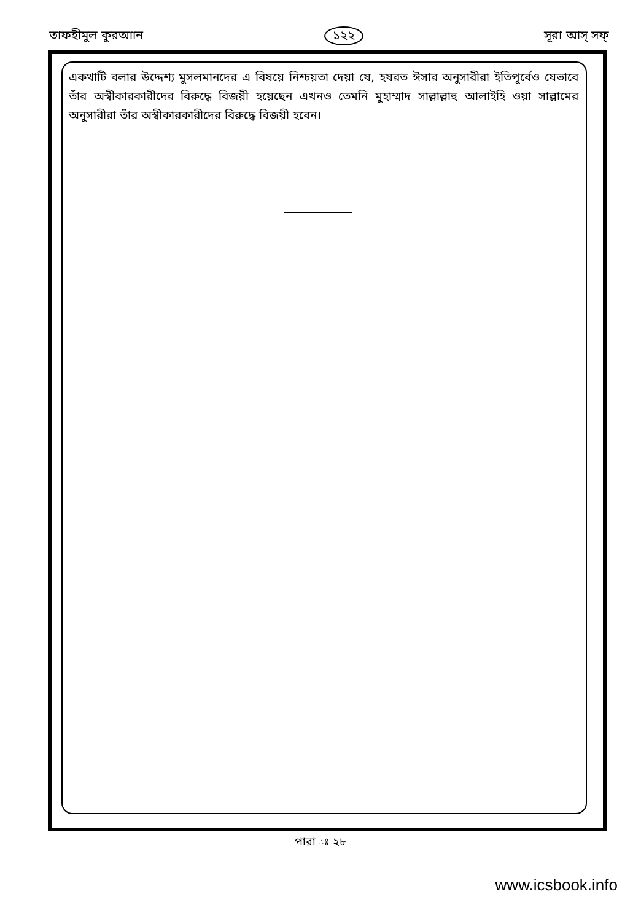তাফহীমুল কুরআান ১২২ সূরা আস্‌ সফ্‌
একথাটি বলার উদ্দেশ্য মুসলমানদের এ বিষয়ে নিশ্চয়তা দেয়া যে, হযরত ঈসার অনুসারীরা ইতিপূর্বেও যেভাবে তাঁর অস্বীকারকারীদের বিরুদ্ধে বিজয়ী হয়েছেন এখনও তেমনি মুহাম্মাদ সাল্লাল্লাহু আলাইহি ওয়া সাল্লামের অনুসারীরা তাঁর অস্বীকারকারীদের বিরুদ্ধে বিজয়ী হবেন।
পারা ঃ ২৮
www.icsbook.info